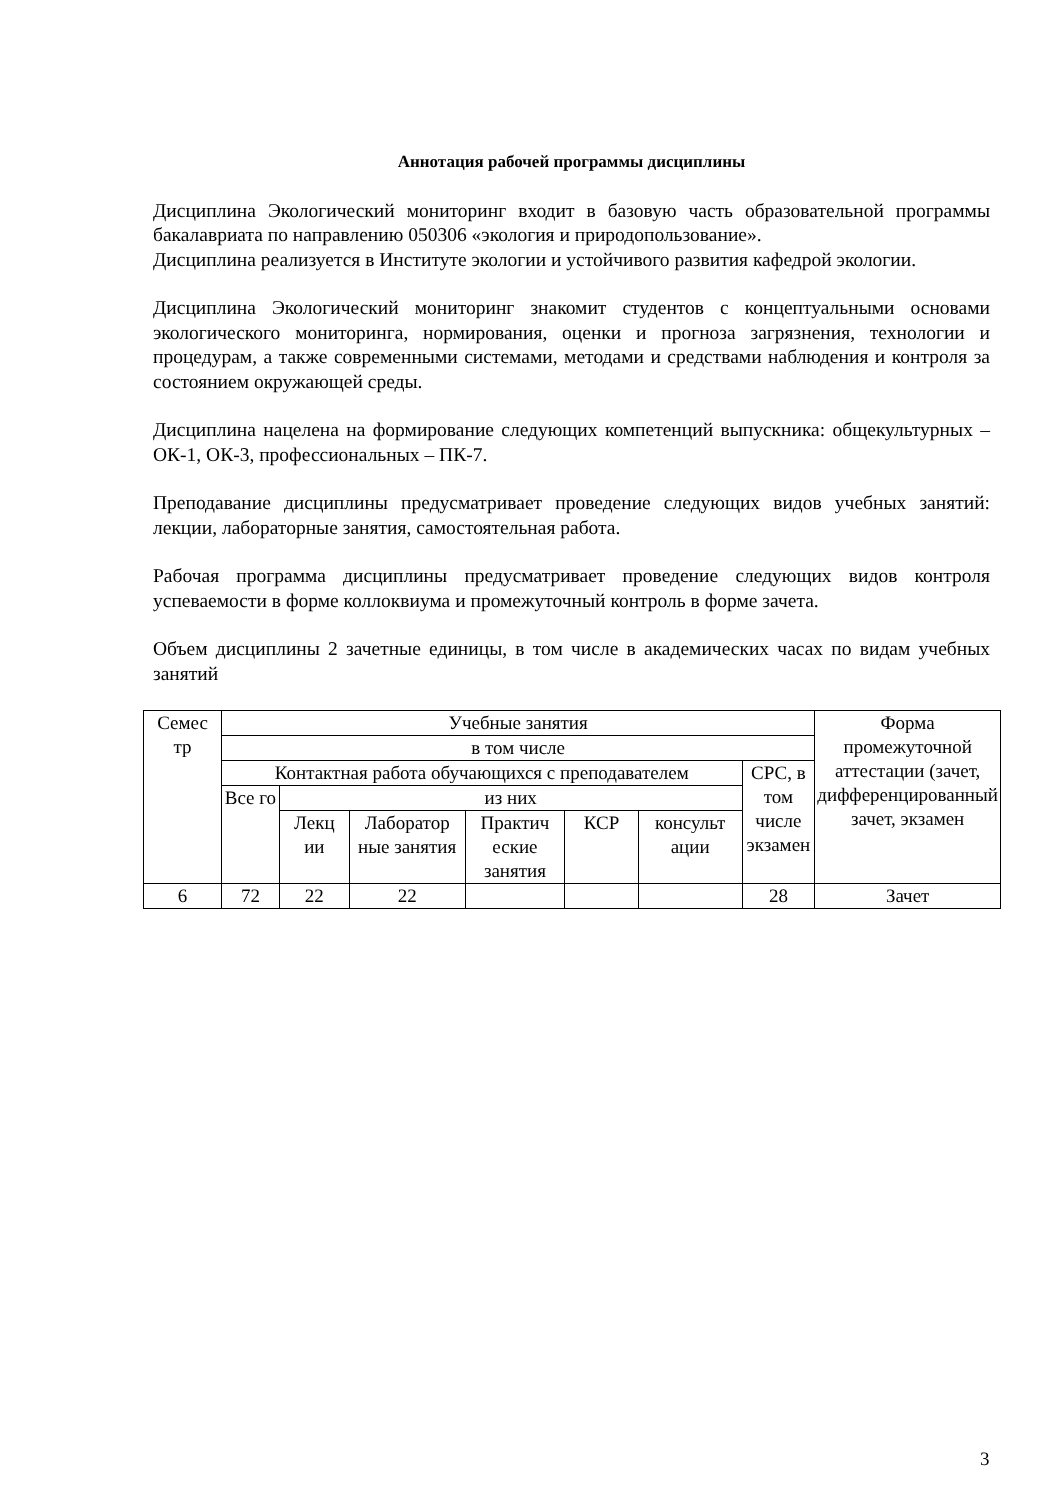Аннотация рабочей программы дисциплины
Дисциплина Экологический мониторинг входит в базовую часть образовательной программы бакалавриата по направлению 050306 «экология и природопользование».
Дисциплина реализуется в Институте экологии и устойчивого развития кафедрой экологии.
Дисциплина Экологический мониторинг знакомит студентов с концептуальными основами экологического мониторинга, нормирования, оценки и прогноза загрязнения, технологии и процедурам, а также современными системами, методами и средствами наблюдения и контроля за состоянием окружающей среды.
Дисциплина нацелена на формирование следующих компетенций выпускника: общекультурных – ОК-1, ОК-3, профессиональных – ПК-7.
Преподавание дисциплины предусматривает проведение следующих видов учебных занятий: лекции, лабораторные занятия, самостоятельная работа.
Рабочая программа дисциплины предусматривает проведение следующих видов контроля успеваемости в форме коллоквиума и промежуточный контроль в форме зачета.
Объем дисциплины 2 зачетные единицы, в том числе в академических часах по видам учебных занятий
| Семес тр | Учебные занятия | | | | | | | Форма промежуточной аттестации (зачет, дифференцированный зачет, экзамен |
| | в том числе | | | | | | | |
| | Контактная работа обучающихся с преподавателем | | | | | | СРС, в том числе экзамен | |
| | Все го | из них | | | | | | |
| | | Лекц ии | Лаборатор ные занятия | Практич еские занятия | КСР | консульт ации | | |
| 6 | 72 | 22 | 22 | | | | 28 | Зачет |
3